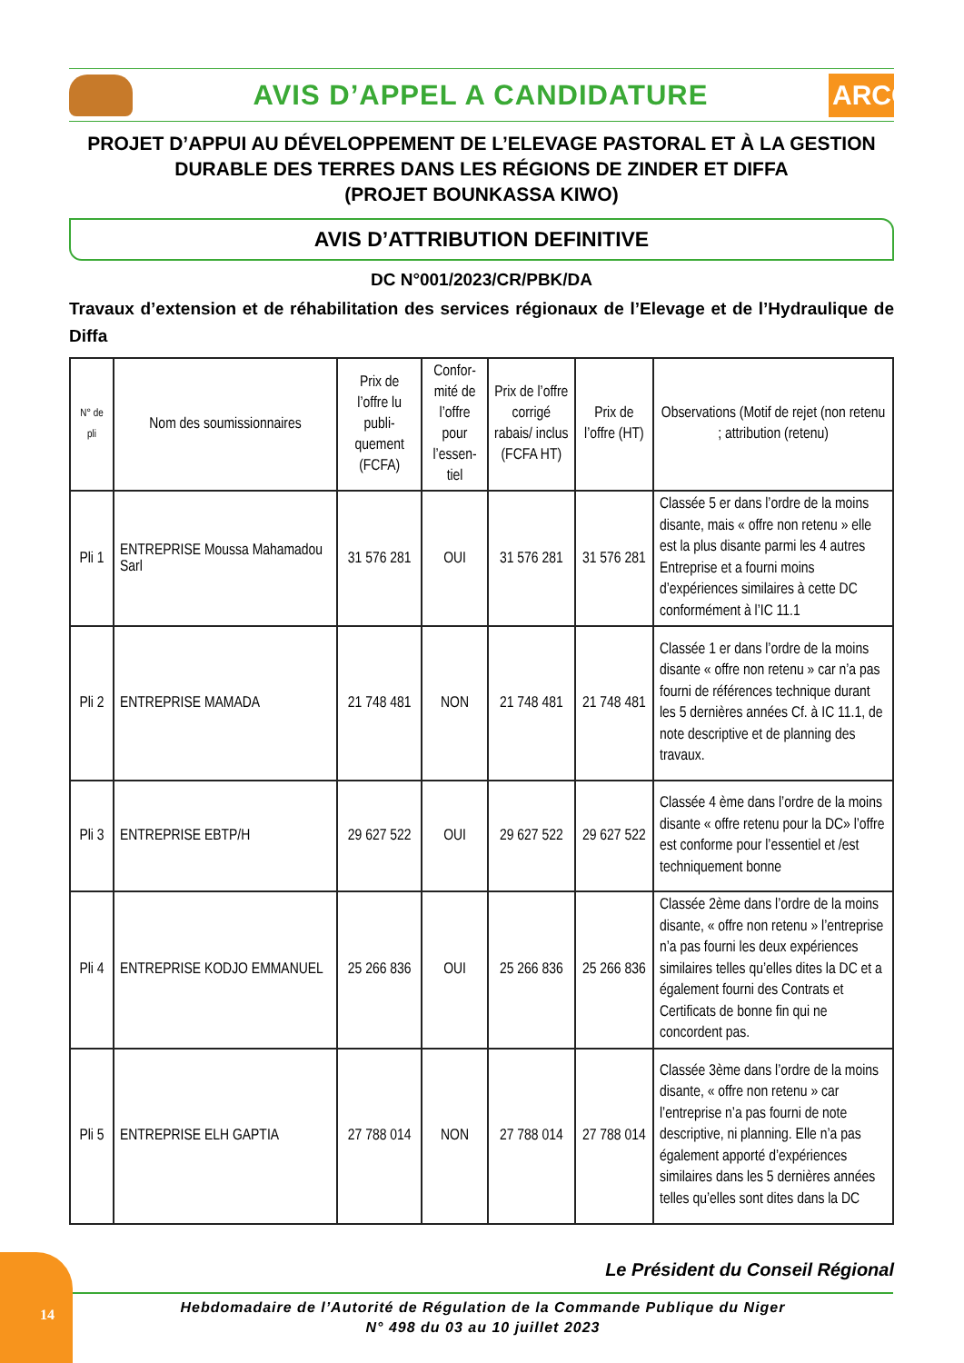AVIS D’APPEL A CANDIDATURE
ARCOP
PROJET D’APPUI AU DÉVELOPPEMENT DE L’ELEVAGE PASTORAL ET À LA GESTION
DURABLE DES TERRES DANS LES RÉGIONS DE ZINDER ET DIFFA
(PROJET BOUNKASSA KIWO)
AVIS D’ATTRIBUTION DEFINITIVE
DC N°001/2023/CR/PBK/DA
Travaux d’extension et de réhabilitation des services régionaux de l’Elevage et de l’Hydraulique de Diffa
| N° de pli | Nom des soumissionnaires | Prix de l’offre lu publi-quement (FCFA) | Confor-mité de l’offre pour l’essen-tiel | Prix de l’offre corrigé rabais/ inclus (FCFA HT) | Prix de l’offre (HT) | Observations (Motif de rejet (non retenu ; attribution (retenu) |
| --- | --- | --- | --- | --- | --- | --- |
| Pli 1 | ENTREPRISE Moussa Mahamadou Sarl | 31 576 281 | OUI | 31 576 281 | 31 576 281 | Classée 5 er dans l’ordre de la moins disante, mais « offre non retenu » elle est la plus disante parmi les 4 autres Entreprise et a fourni moins d’expériences similaires à cette DC conformément à l’IC 11.1 |
| Pli 2 | ENTREPRISE MAMADA | 21 748 481 | NON | 21 748 481 | 21 748 481 | Classée 1 er dans l’ordre de la moins disante « offre non retenu » car n’a pas fourni de références technique durant les 5 dernières années Cf. à IC 11.1, de note descriptive et de planning des travaux. |
| Pli 3 | ENTREPRISE EBTP/H | 29 627 522 | OUI | 29 627 522 | 29 627 522 | Classée 4 ème dans l’ordre de la moins disante « offre retenu pour la DC» l’offre est conforme pour l’essentiel et /est techniquement bonne |
| Pli 4 | ENTREPRISE KODJO EMMANUEL | 25 266 836 | OUI | 25 266 836 | 25 266 836 | Classée 2ème dans l’ordre de la moins disante, « offre non retenu » l’entreprise n’a pas fourni les deux expériences similaires telles qu’elles dites la DC et a également fourni des Contrats et Certificats de bonne fin qui ne concordent pas. |
| Pli 5 | ENTREPRISE ELH GAPTIA | 27 788 014 | NON | 27 788 014 | 27 788 014 | Classée 3ème dans l’ordre de la moins disante, « offre non retenu » car l’entreprise n’a pas fourni de note descriptive, ni planning. Elle n’a pas également apporté d’expériences similaires dans les 5 dernières années telles qu’elles sont dites dans la DC |
Le Président du Conseil Régional
14
Hebdomadaire de l’Autorité de Régulation de la Commande Publique du Niger
N° 498 du 03 au 10 juillet 2023